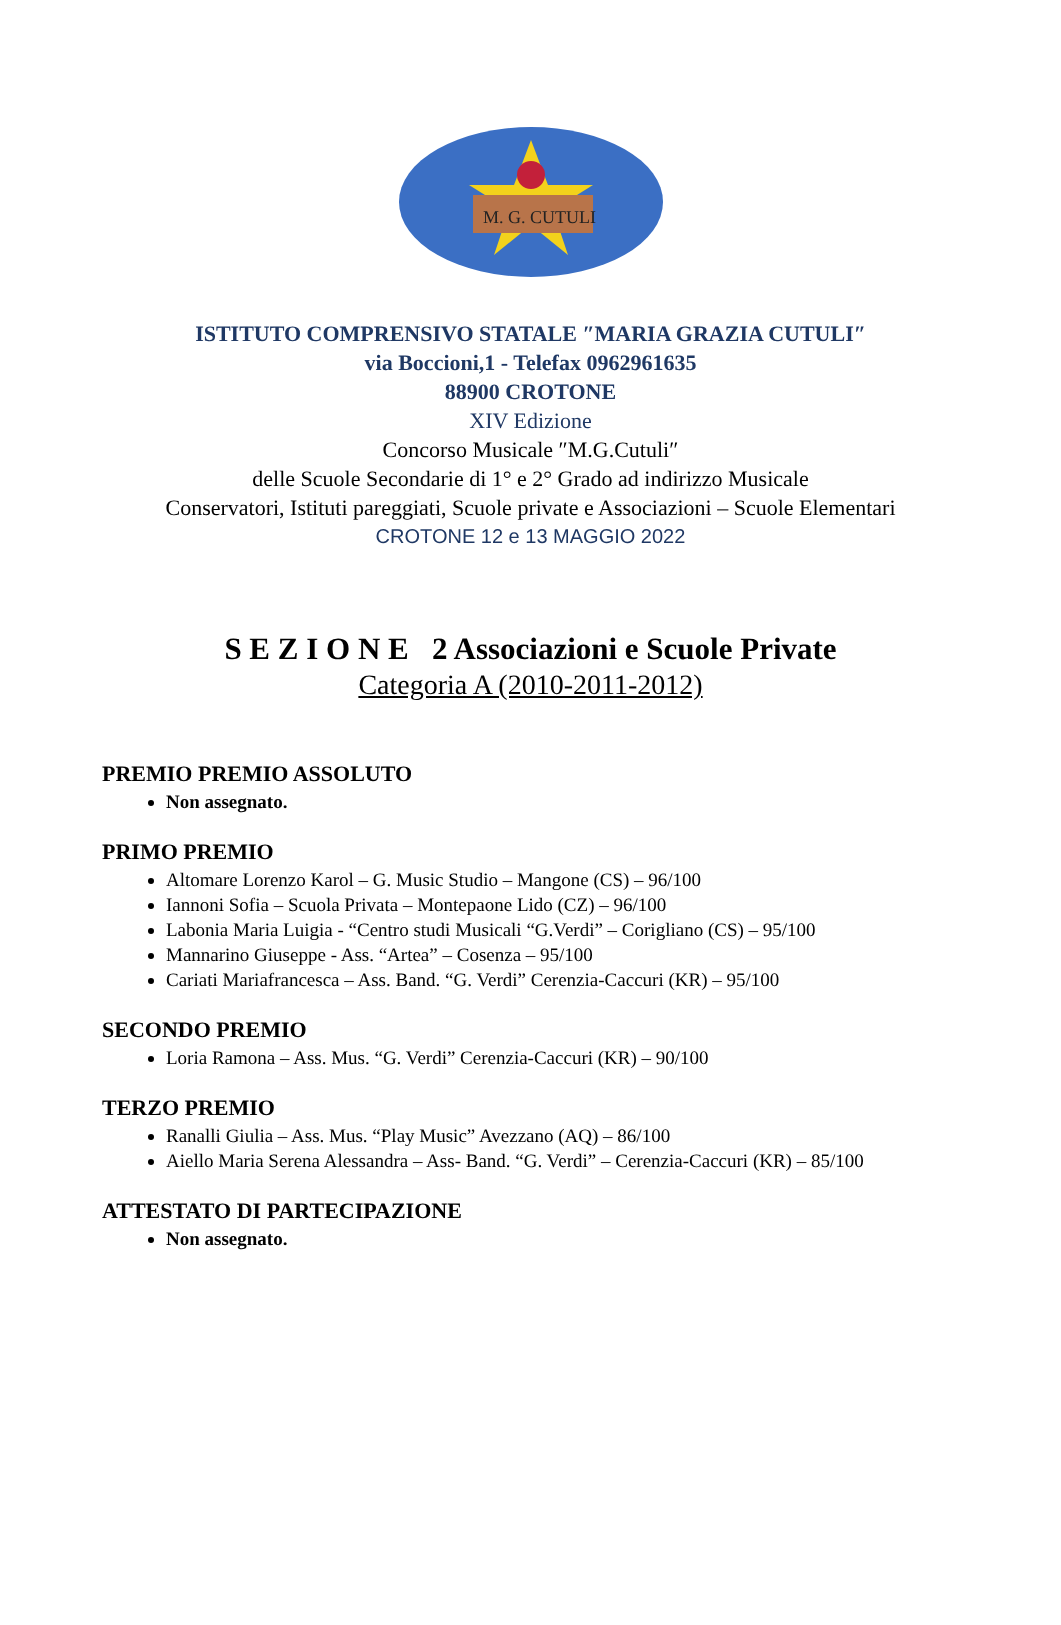M. G. CUTULI
ISTITUTO COMPRENSIVO STATALE ″MARIA GRAZIA CUTULI″
via Boccioni,1 - Telefax 0962961635
88900 CROTONE
XIV Edizione
Concorso Musicale ″M.G.Cutuli″
delle Scuole Secondarie di 1° e 2° Grado ad indirizzo Musicale
Conservatori, Istituti pareggiati, Scuole private e Associazioni – Scuole Elementari
CROTONE 12 e 13 MAGGIO 2022
S E Z I O N E 2 Associazioni e Scuole Private
Categoria A (2010-2011-2012)
PREMIO PREMIO ASSOLUTO
Non assegnato.
PRIMO PREMIO
Altomare Lorenzo Karol – G. Music Studio – Mangone (CS) – 96/100
Iannoni Sofia – Scuola Privata – Montepaone Lido (CZ) – 96/100
Labonia Maria Luigia - “Centro studi Musicali “G.Verdi” – Corigliano (CS) – 95/100
Mannarino Giuseppe - Ass. “Artea” – Cosenza – 95/100
Cariati Mariafrancesca – Ass. Band. “G. Verdi” Cerenzia-Caccuri (KR) – 95/100
SECONDO PREMIO
Loria Ramona – Ass. Mus. “G. Verdi” Cerenzia-Caccuri (KR) – 90/100
TERZO PREMIO
Ranalli Giulia – Ass. Mus. “Play Music” Avezzano (AQ) – 86/100
Aiello Maria Serena Alessandra – Ass- Band. “G. Verdi” – Cerenzia-Caccuri (KR) – 85/100
ATTESTATO DI PARTECIPAZIONE
Non assegnato.